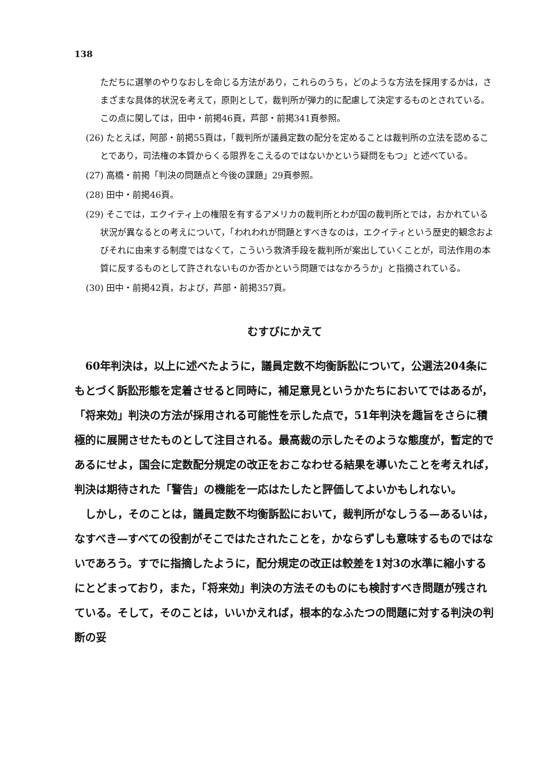138
ただちに選挙のやりなおしを命じる方法があり，これらのうち，どのような方法を採用するかは，さまざまな具体的状況を考えて，原則として，裁判所が弾力的に配慮して決定するものとされている。この点に関しては，田中・前掲46頁，芦部・前掲341頁参照。
(26) たとえば，阿部・前掲55頁は，「裁判所が議員定数の配分を定めることは裁判所の立法を認めることであり，司法権の本質からくる限界をこえるのではないかという疑問をもつ」と述べている。
(27) 高橋・前掲「判決の問題点と今後の課題」29頁参照。
(28) 田中・前掲46頁。
(29) そこでは，エクイティ上の権限を有するアメリカの裁判所とわが国の裁判所とでは，おかれている状況が異なるとの考えについて，「われわれが問題とすべきなのは，エクイティという歴史的観念およびそれに由来する制度ではなくて，こういう救済手段を裁判所が案出していくことが，司法作用の本質に反するものとして許されないものか否かという問題ではなかろうか」と指摘されている。
(30) 田中・前掲42頁，および，芦部・前掲357頁。
むすびにかえて
60年判決は，以上に述べたように，議員定数不均衡訴訟について，公選法204条にもとづく訴訟形態を定着させると同時に，補足意見というかたちにおいてではあるが，「将来効」判決の方法が採用される可能性を示した点で，51年判決を趣旨をさらに積極的に展開させたものとして注目される。最高裁の示したそのような態度が，暫定的であるにせよ，国会に定数配分規定の改正をおこなわせる結果を導いたことを考えれば，判決は期待された「警告」の機能を一応はたしたと評価してよいかもしれない。
しかし，そのことは，議員定数不均衡訴訟において，裁判所がなしうる—あるいは，なすべき—すべての役割がそこではたされたことを，かならずしも意味するものではないであろう。すでに指摘したように，配分規定の改正は較差を1対3の水準に縮小するにとどまっており，また，「将来効」判決の方法そのものにも検討すべき問題が残されている。そして，そのことは，いいかえれば，根本的なふたつの問題に対する判決の判断の妥